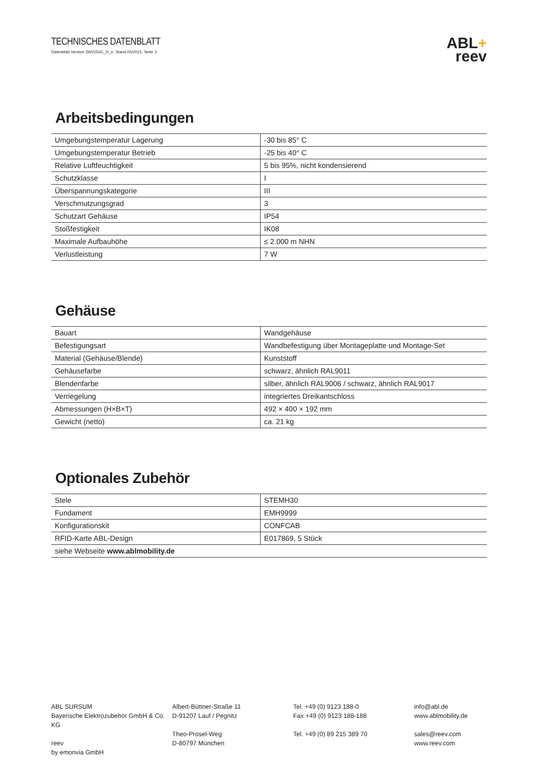TECHNISCHES DATENBLATT
Datenblatt Version 3W2254C_D_e, Stand 05/2021, Seite 3
ABL+
reev
Arbeitsbedingungen
| Umgebungstemperatur Lagerung | -30 bis 85° C |
| Umgebungstemperatur Betrieb | -25 bis 40° C |
| Relative Luftfeuchtigkeit | 5 bis 95%, nicht kondensierend |
| Schutzklasse | I |
| Überspannungskategorie | III |
| Verschmutzungsgrad | 3 |
| Schutzart Gehäuse | IP54 |
| Stoßfestigkeit | IK08 |
| Maximale Aufbauhöhe | ≤ 2.000 m NHN |
| Verlustleistung | 7 W |
Gehäuse
| Bauart | Wandgehäuse |
| Befestigungsart | Wandbefestigung über Montageplatte und Montage-Set |
| Material (Gehäuse/Blende) | Kunststoff |
| Gehäusefarbe | schwarz, ähnlich RAL9011 |
| Blendenfarbe | silber, ähnlich RAL9006 / schwarz, ähnlich RAL9017 |
| Verriegelung | integriertes Dreikantschloss |
| Abmessungen (H×B×T) | 492 × 400 × 192 mm |
| Gewicht (netto) | ca. 21 kg |
Optionales Zubehör
| Stele | STEMH30 |
| Fundament | EMH9999 |
| Konfigurationskit | CONFCAB |
| RFID-Karte ABL-Design | E017869, 5 Stück |
| siehe Webseite www.ablmobility.de | |
ABL SURSUM
Bayerische Elektrozubehör GmbH & Co. KG
reev
by emonvia GmbH
Albert-Büttner-Straße 11
D-91207 Lauf / Pegnitz
Theo-Prosel-Weg
D-80797 München
Tel. +49 (0) 9123 188-0
Fax +49 (0) 9123 188-188
Tel. +49 (0) 89 215 389 70
info@abl.de
www.ablmobility.de
sales@reev.com
www.reev.com